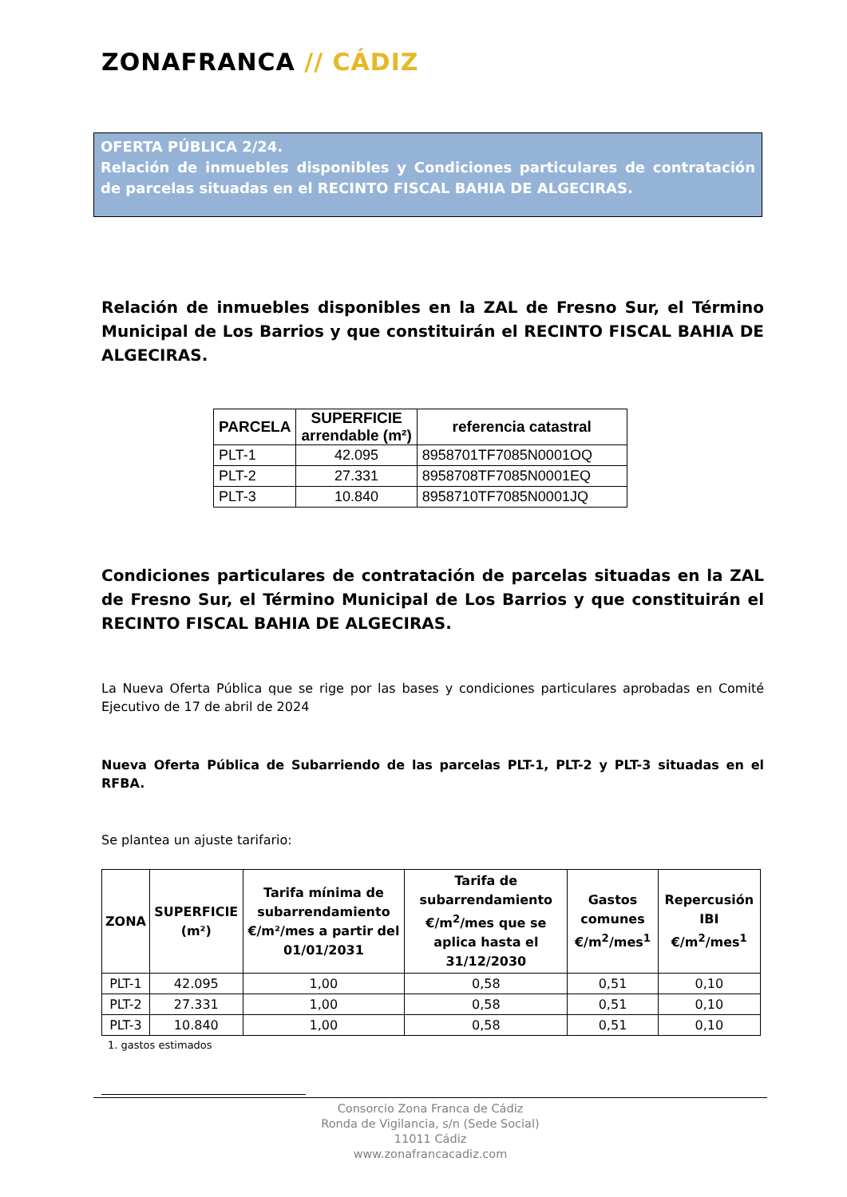ZONAFRANCA // CÁDIZ
OFERTA PÚBLICA 2/24.
Relación de inmuebles disponibles y Condiciones particulares de contratación de parcelas situadas en el RECINTO FISCAL BAHIA DE ALGECIRAS.
Relación de inmuebles disponibles en la ZAL de Fresno Sur, el Término Municipal de Los Barrios y que constituirán el RECINTO FISCAL BAHIA DE ALGECIRAS.
| PARCELA | SUPERFICIE arrendable (m²) | referencia catastral |
| --- | --- | --- |
| PLT-1 | 42.095 | 8958701TF7085N0001OQ |
| PLT-2 | 27.331 | 8958708TF7085N0001EQ |
| PLT-3 | 10.840 | 8958710TF7085N0001JQ |
Condiciones particulares de contratación de parcelas situadas en la ZAL de Fresno Sur, el Término Municipal de Los Barrios y que constituirán el RECINTO FISCAL BAHIA DE ALGECIRAS.
La Nueva Oferta Pública que se rige por las bases y condiciones particulares aprobadas en Comité Ejecutivo de 17 de abril de 2024
Nueva Oferta Pública de Subarriendo de las parcelas PLT-1, PLT-2 y PLT-3 situadas en el RFBA.
Se plantea un ajuste tarifario:
| ZONA | SUPERFICIE (m²) | Tarifa mínima de subarrendamiento €/m²/mes a partir del 01/01/2031 | Tarifa de subarrendamiento €/m<sup>2</sup>/mes que se aplica hasta el 31/12/2030 | Gastos comunes €/m<sup>2</sup>/mes<sup>1</sup> | Repercusión IBI €/m<sup>2</sup>/mes<sup>1</sup> |
| --- | --- | --- | --- | --- | --- |
| PLT-1 | 42.095 | 1,00 | 0,58 | 0,51 | 0,10 |
| PLT-2 | 27.331 | 1,00 | 0,58 | 0,51 | 0,10 |
| PLT-3 | 10.840 | 1,00 | 0,58 | 0,51 | 0,10 |
1. gastos estimados
Consorcio Zona Franca de Cádiz
Ronda de Vigilancia, s/n (Sede Social)
11011 Cádiz
www.zonafrancacadiz.com